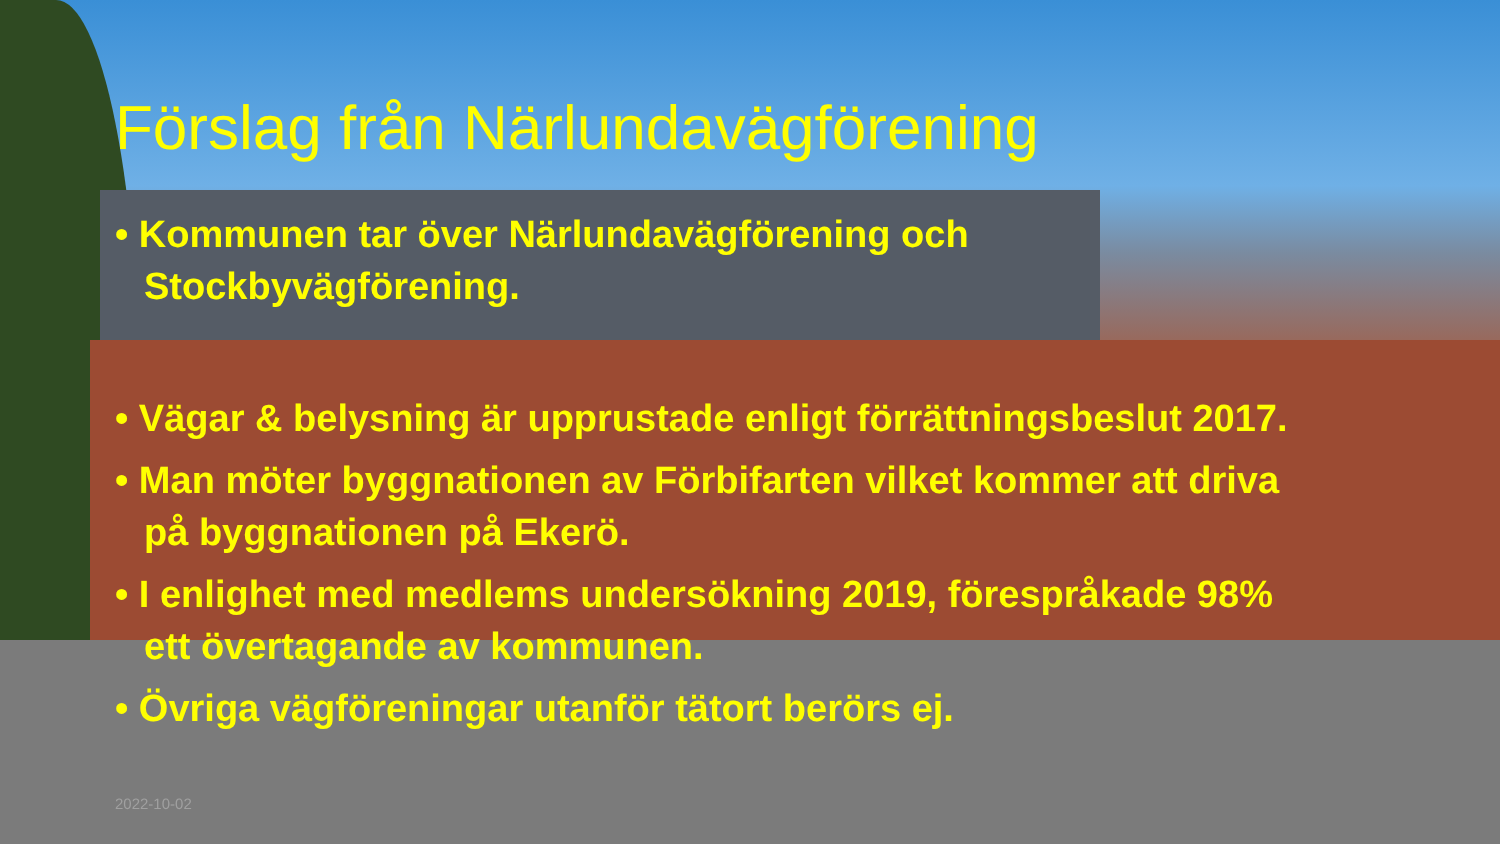Förslag från Närlundavägförening
• Kommunen tar över Närlundavägförening och Stockbyvägförening.
• Vägar & belysning är upprustade enligt förrättningsbeslut 2017.
• Man möter byggnationen av Förbifarten vilket kommer att driva på byggnationen på Ekerö.
• I enlighet med medlems undersökning 2019, förespråkade 98% ett övertagande av kommunen.
• Övriga vägföreningar utanför tätort berörs ej.
2022-10-02